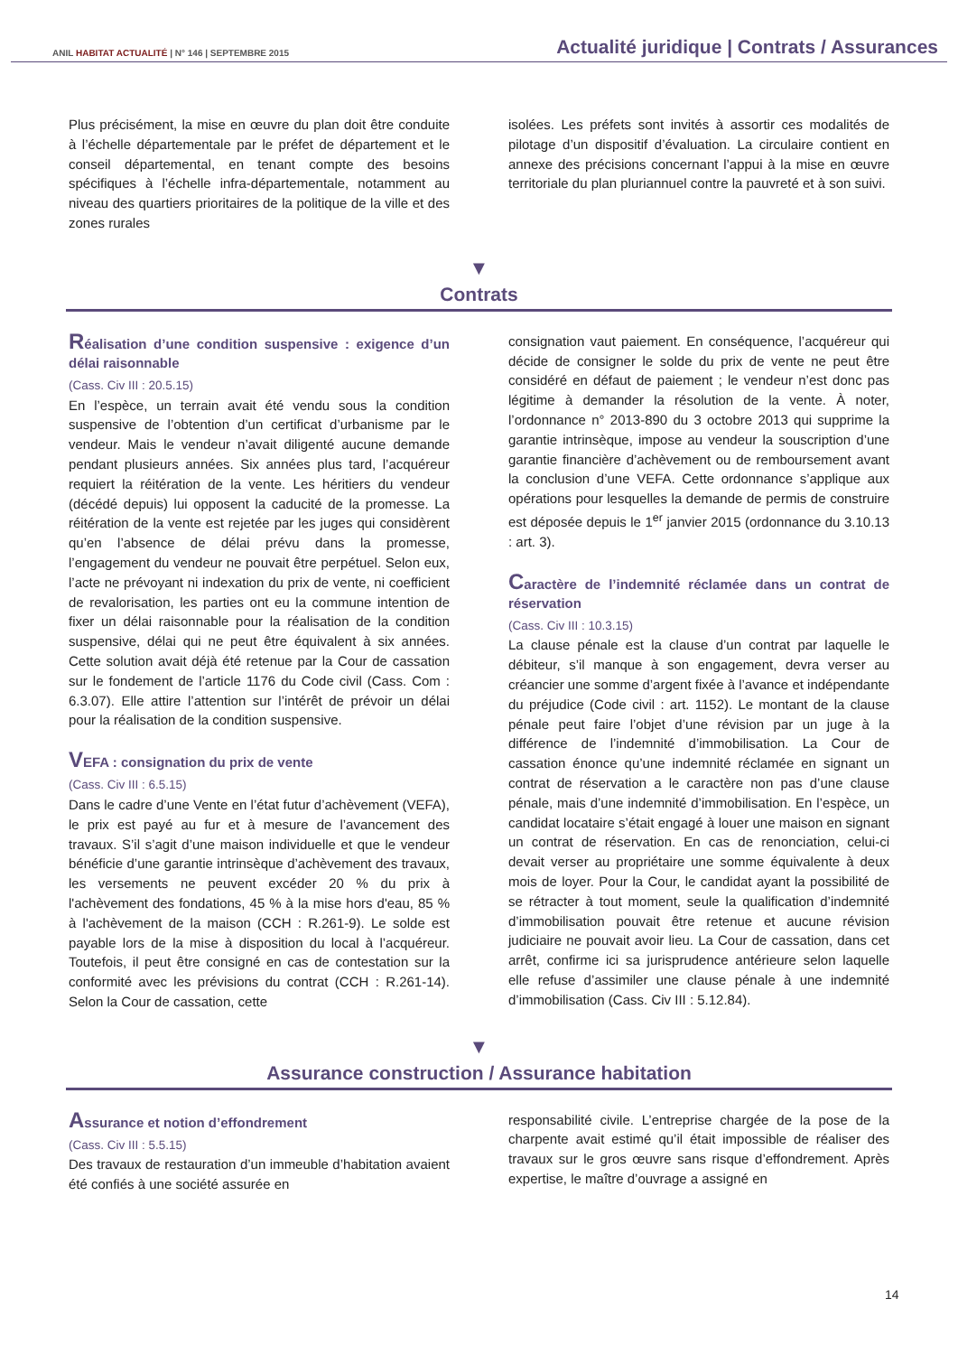ANIL HABITAT ACTUALITÉ | N° 146 | SEPTEMBRE 2015
Actualité juridique | Contrats / Assurances
Plus précisément, la mise en œuvre du plan doit être conduite à l’échelle départementale par le préfet de département et le conseil départemental, en tenant compte des besoins spécifiques à l’échelle infra-départementale, notamment au niveau des quartiers prioritaires de la politique de la ville et des zones rurales
isolées. Les préfets sont invités à assortir ces modalités de pilotage d’un dispositif d’évaluation. La circulaire contient en annexe des précisions concernant l’appui à la mise en œuvre territoriale du plan pluriannuel contre la pauvreté et à son suivi.
▼
Contrats
Réalisation d’une condition suspensive : exigence d’un délai raisonnable
(Cass. Civ III : 20.5.15)
En l’espèce, un terrain avait été vendu sous la condition suspensive de l’obtention d’un certificat d’urbanisme par le vendeur. Mais le vendeur n’avait diligenté aucune demande pendant plusieurs années. Six années plus tard, l’acquéreur requiert la réitération de la vente. Les héritiers du vendeur (décédé depuis) lui opposent la caducité de la promesse. La réitération de la vente est rejetée par les juges qui considèrent qu’en l’absence de délai prévu dans la promesse, l’engagement du vendeur ne pouvait être perpétuel. Selon eux, l’acte ne prévoyant ni indexation du prix de vente, ni coefficient de revalorisation, les parties ont eu la commune intention de fixer un délai raisonnable pour la réalisation de la condition suspensive, délai qui ne peut être équivalent à six années. Cette solution avait déjà été retenue par la Cour de cassation sur le fondement de l’article 1176 du Code civil (Cass. Com : 6.3.07). Elle attire l’attention sur l’intérêt de prévoir un délai pour la réalisation de la condition suspensive.
VEFA : consignation du prix de vente
(Cass. Civ III : 6.5.15)
Dans le cadre d’une Vente en l’état futur d’achèvement (VEFA), le prix est payé au fur et à mesure de l’avancement des travaux. S’il s’agit d’une maison individuelle et que le vendeur bénéficie d’une garantie intrinsèque d’achèvement des travaux, les versements ne peuvent excéder 20 % du prix à l'achèvement des fondations, 45 % à la mise hors d'eau, 85 % à l'achèvement de la maison (CCH : R.261-9). Le solde est payable lors de la mise à disposition du local à l’acquéreur. Toutefois, il peut être consigné en cas de contestation sur la conformité avec les prévisions du contrat (CCH : R.261-14). Selon la Cour de cassation, cette
consignation vaut paiement. En conséquence, l’acquéreur qui décide de consigner le solde du prix de vente ne peut être considéré en défaut de paiement ; le vendeur n’est donc pas légitime à demander la résolution de la vente. À noter, l’ordonnance n° 2013-890 du 3 octobre 2013 qui supprime la garantie intrinsèque, impose au vendeur la souscription d’une garantie financière d’achèvement ou de remboursement avant la conclusion d’une VEFA. Cette ordonnance s’applique aux opérations pour lesquelles la demande de permis de construire est déposée depuis le 1<sup>er</sup> janvier 2015 (ordonnance du 3.10.13 : art. 3).
Caractère de l’indemnité réclamée dans un contrat de réservation
(Cass. Civ III : 10.3.15)
La clause pénale est la clause d’un contrat par laquelle le débiteur, s’il manque à son engagement, devra verser au créancier une somme d’argent fixée à l’avance et indépendante du préjudice (Code civil : art. 1152). Le montant de la clause pénale peut faire l’objet d’une révision par un juge à la différence de l’indemnité d’immobilisation. La Cour de cassation énonce qu’une indemnité réclamée en signant un contrat de réservation a le caractère non pas d’une clause pénale, mais d’une indemnité d’immobilisation. En l’espèce, un candidat locataire s’était engagé à louer une maison en signant un contrat de réservation. En cas de renonciation, celui-ci devait verser au propriétaire une somme équivalente à deux mois de loyer. Pour la Cour, le candidat ayant la possibilité de se rétracter à tout moment, seule la qualification d’indemnité d’immobilisation pouvait être retenue et aucune révision judiciaire ne pouvait avoir lieu. La Cour de cassation, dans cet arrêt, confirme ici sa jurisprudence antérieure selon laquelle elle refuse d’assimiler une clause pénale à une indemnité d’immobilisation (Cass. Civ III : 5.12.84).
▼
Assurance construction / Assurance habitation
Assurance et notion d’effondrement
(Cass. Civ III : 5.5.15)
Des travaux de restauration d’un immeuble d’habitation avaient été confiés à une société assurée en
responsabilité civile. L’entreprise chargée de la pose de la charpente avait estimé qu’il était impossible de réaliser des travaux sur le gros œuvre sans risque d’effondrement. Après expertise, le maître d’ouvrage a assigné en
14